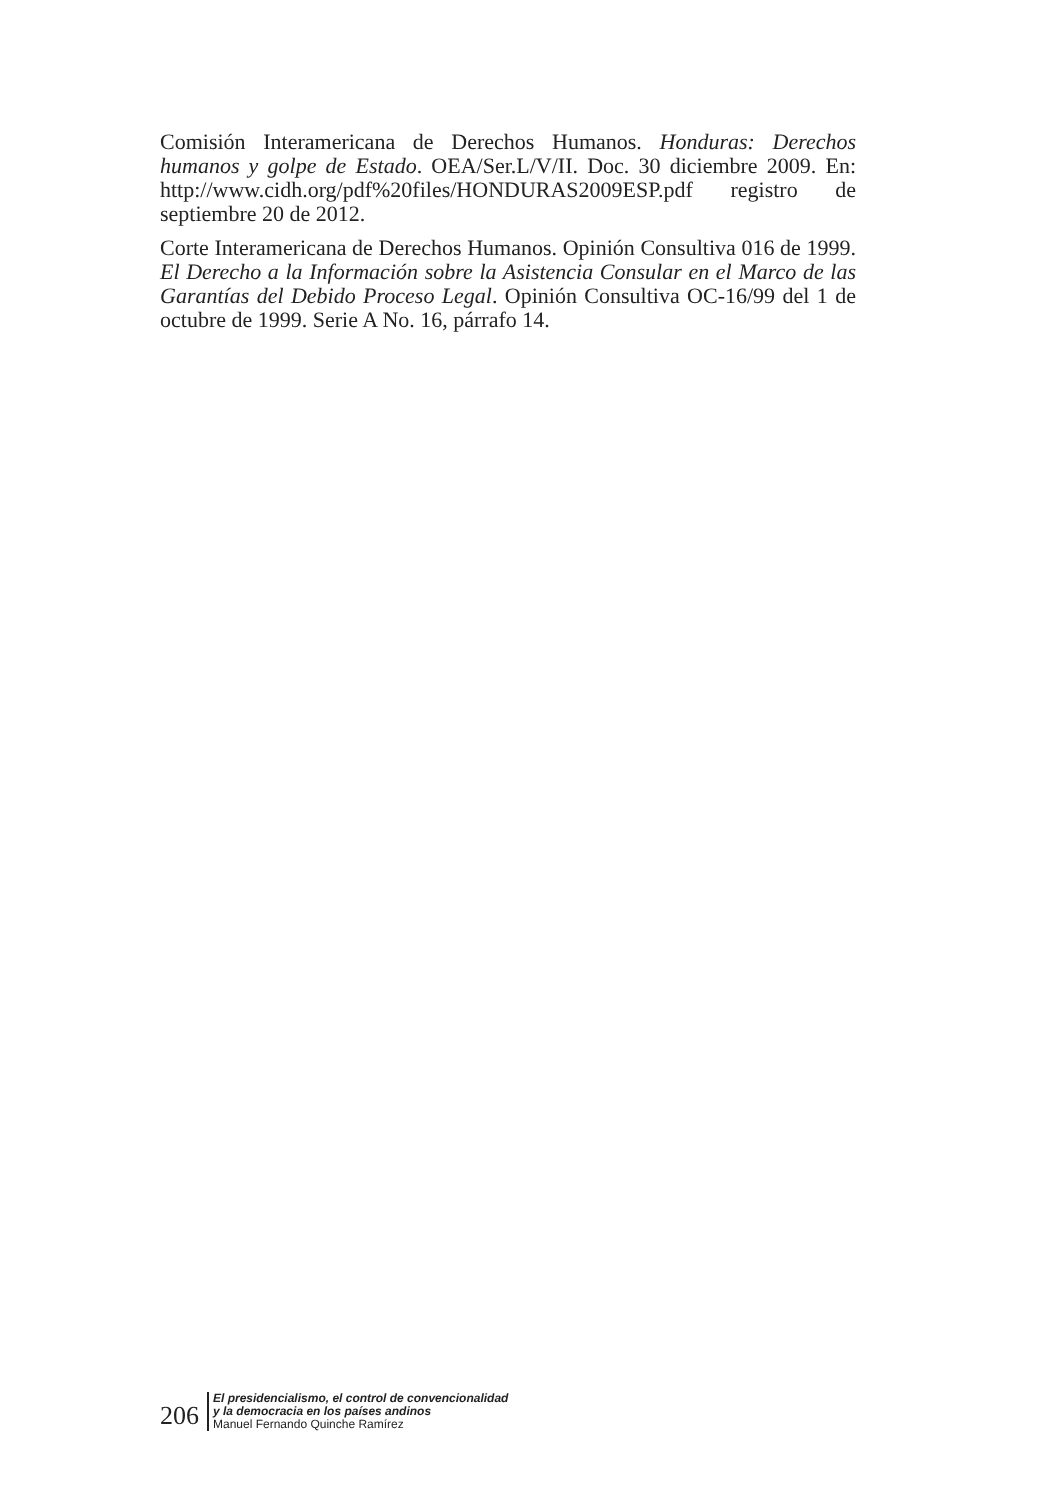Comisión Interamericana de Derechos Humanos. Honduras: Derechos humanos y golpe de Estado. OEA/Ser.L/V/II. Doc. 30 diciembre 2009. En: http://www.cidh.org/pdf%20files/HONDURAS2009ESP.pdf registro de septiembre 20 de 2012.
Corte Interamericana de Derechos Humanos. Opinión Consultiva 016 de 1999. El Derecho a la Información sobre la Asistencia Consular en el Marco de las Garantías del Debido Proceso Legal. Opinión Consultiva OC-16/99 del 1 de octubre de 1999. Serie A No. 16, párrafo 14.
206
El presidencialismo, el control de convencionalidad
y la democracia en los países andinos
Manuel Fernando Quinche Ramírez